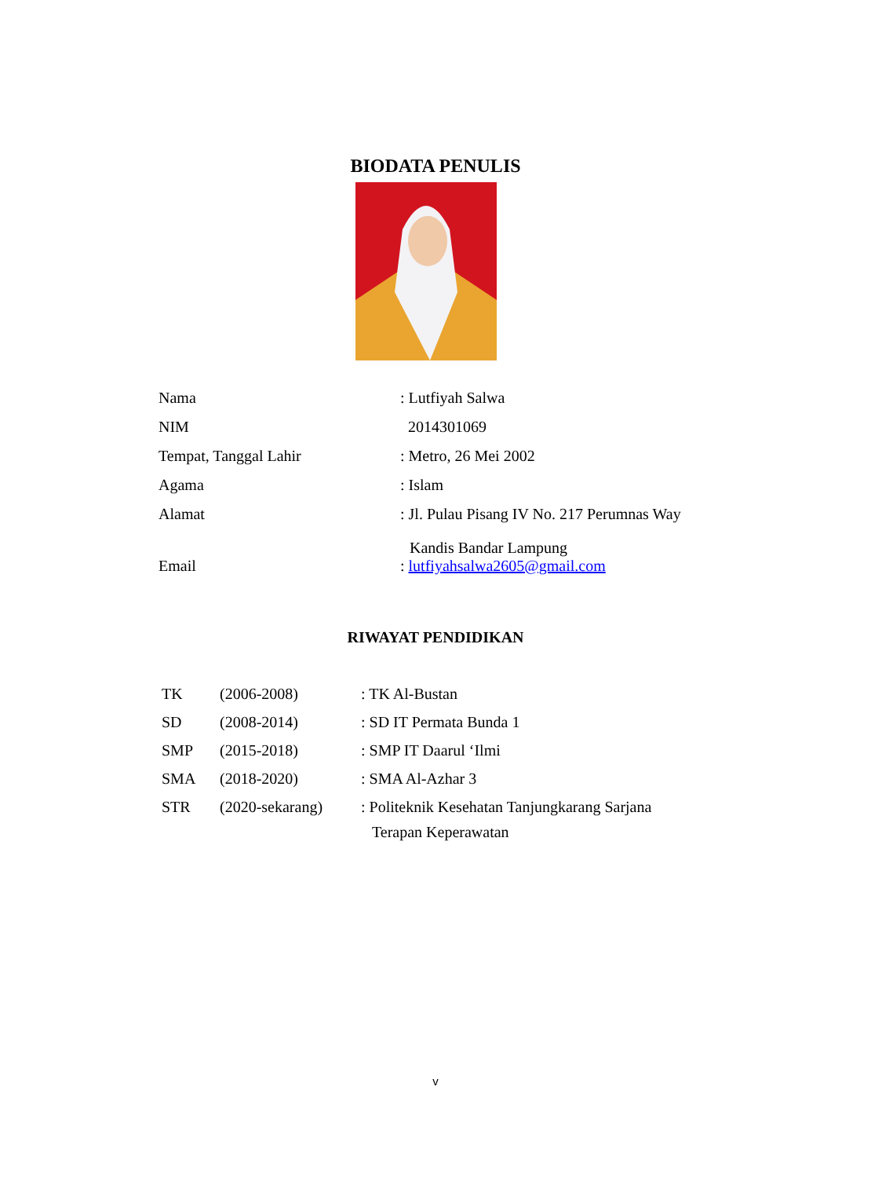BIODATA PENULIS
| Nama | : Lutfiyah Salwa |
| NIM | 2014301069 |
| Tempat, Tanggal Lahir | : Metro, 26 Mei 2002 |
| Agama | : Islam |
| Alamat | : Jl. Pulau Pisang IV No. 217 Perumnas Way Kandis Bandar Lampung |
| Email | : lutfiyahsalwa2605@gmail.com |
RIWAYAT PENDIDIKAN
| TK | (2006-2008) | : TK Al-Bustan |
| SD | (2008-2014) | : SD IT Permata Bunda 1 |
| SMP | (2015-2018) | : SMP IT Daarul ‘Ilmi |
| SMA | (2018-2020) | : SMA Al-Azhar 3 |
| STR | (2020-sekarang) | : Politeknik Kesehatan Tanjungkarang Sarjana Terapan Keperawatan |
v